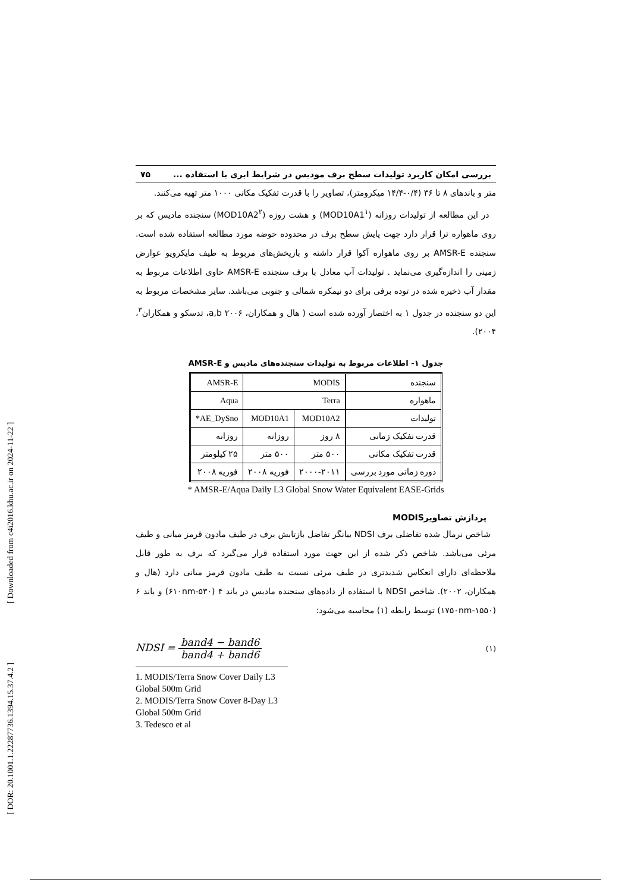بررسی امکان کاربرد تولیدات سطح برف مودیس در شرایط ابری با استفاده ... ۷۵
متر و باندهای ۸ تا ۳۶ (۰/۴-۱۴/۴ میکرومتر)، تصاویر را با قدرت تفکیک مکانی ۱۰۰۰ متر تهیه می‌کنند.
در این مطالعه از تولیدات روزانه (MOD10A1<sup>۱</sup>) و هشت روزه (MOD10A2<sup>۲</sup>) سنجنده مادیس که بر روی ماهواره ترا قرار دارد جهت پایش سطح برف در محدوده حوضه مورد مطالعه استفاده شده است. سنجنده AMSR-E بر روی ماهواره آکوا قرار داشته و بازپخش‌های مربوط به طیف مایکرویو عوارض زمینی را اندازه‌گیری می‌نماید . تولیدات آب معادل با برف سنجنده AMSR-E حاوی اطلاعات مربوط به مقدار آب ذخیره شده در توده برفی برای دو نیمکره شمالی و جنوبی می‌باشد. سایر مشخصات مربوط به این دو سنجنده در جدول ۱ به اختصار آورده شده است ( هال و همکاران، a,b ۲۰۰۶، تدسکو و همکاران<sup>۳</sup>، ۲۰۰۴).
جدول ۱- اطلاعات مربوط به تولیدات سنجنده‌های مادیس و AMSR-E
| سنجنده | MODIS | | AMSR-E |
| ماهواره | Terra | | Aqua |
| تولیدات | MOD10A2 | MOD10A1 | AE_DySno* |
| قدرت تفکیک زمانی | ۸ روز | روزانه | روزانه |
| قدرت تفکیک مکانی | ۵۰۰ متر | ۵۰۰ متر | ۲۵ کیلومتر |
| دوره زمانی مورد بررسی | ۲۰۰۰-۲۰۱۱ | فوریه ۲۰۰۸ | فوریه ۲۰۰۸ |
* AMSR-E/Aqua Daily L3 Global Snow Water Equivalent EASE-Grids
پردازش تصاویرMODIS
شاخص نرمال شده تفاضلی برف NDSI بیانگر تفاضل بازتابش برف در طیف مادون قرمز میانی و طیف مرئی می‌باشد. شاخص ذکر شده از این جهت مورد استفاده قرار می‌گیرد که برف به طور قابل ملاحظه‌ای دارای انعکاس شدیدتری در طیف مرئی نسبت به طیف مادون قرمز میانی دارد (هال و همکاران، ۲۰۰۲). شاخص NDSI با استفاده از داده‌های سنجنده مادیس در باند ۴ (۵۳۰-۶۱۰nm) و باند ۶ (۱۵۵۰-۱۷۵۰nm) توسط رابطه (۱) محاسبه می‌شود:
NDSI = band4 − band6 band4 + band6
(۱)
1. MODIS/Terra Snow Cover Daily L3 Global 500m Grid
2. MODIS/Terra Snow Cover 8-Day L3 Global 500m Grid
3. Tedesco et al
[ DOR: 20.1001.1.22287736.1394.15.37.4.2 ] [ Downloaded from c4i2016.khu.ac.ir on 2024-11-22 ]